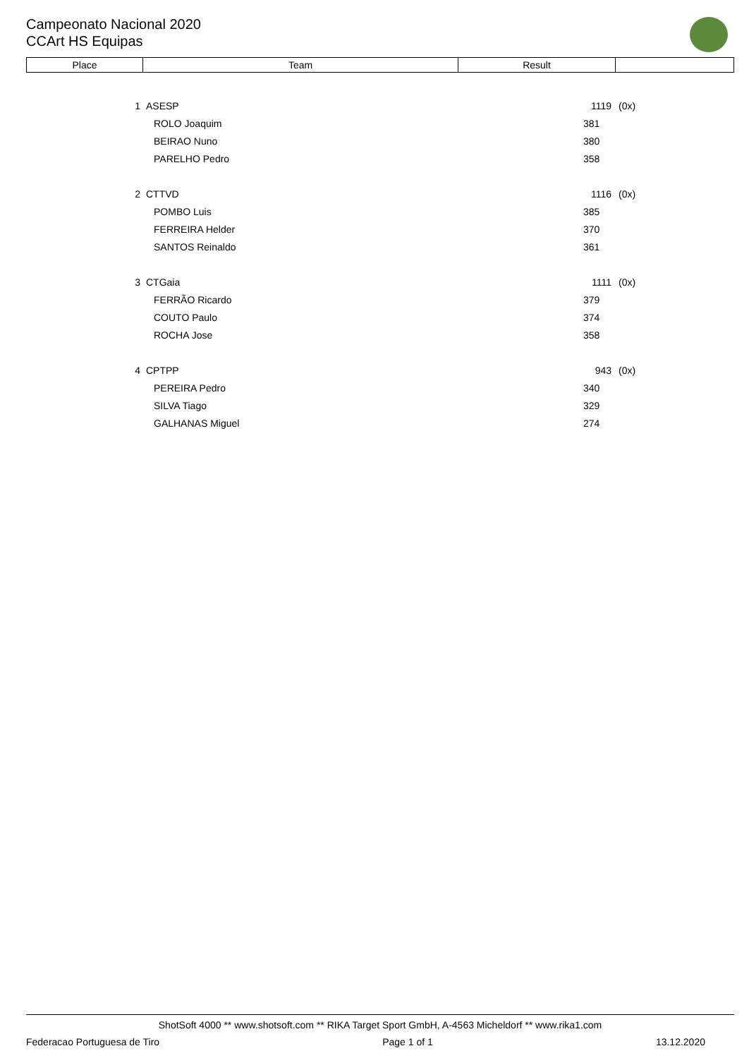Campeonato Nacional 2020
CCArt HS Equipas
| Place | Team | Result | |
| --- | --- | --- | --- |
| 1 | | ASESP | 1119 | (0x) |
| | | ROLO Joaquim | 381 | |
| | | BEIRAO Nuno | 380 | |
| | | PARELHO Pedro | 358 | |
| 2 | | CTTVD | 1116 | (0x) |
| | | POMBO Luis | 385 | |
| | | FERREIRA Helder | 370 | |
| | | SANTOS Reinaldo | 361 | |
| 3 | | CTGaia | 1111 | (0x) |
| | | FERRÃO Ricardo | 379 | |
| | | COUTO Paulo | 374 | |
| | | ROCHA Jose | 358 | |
| 4 | | CPTPP | 943 | (0x) |
| | | PEREIRA Pedro | 340 | |
| | | SILVA Tiago | 329 | |
| | | GALHANAS Miguel | 274 | |
ShotSoft 4000 ** www.shotsoft.com ** RIKA Target Sport GmbH, A-4563 Micheldorf ** www.rika1.com
Federacao Portuguesa de Tiro Page 1 of 1 13.12.2020